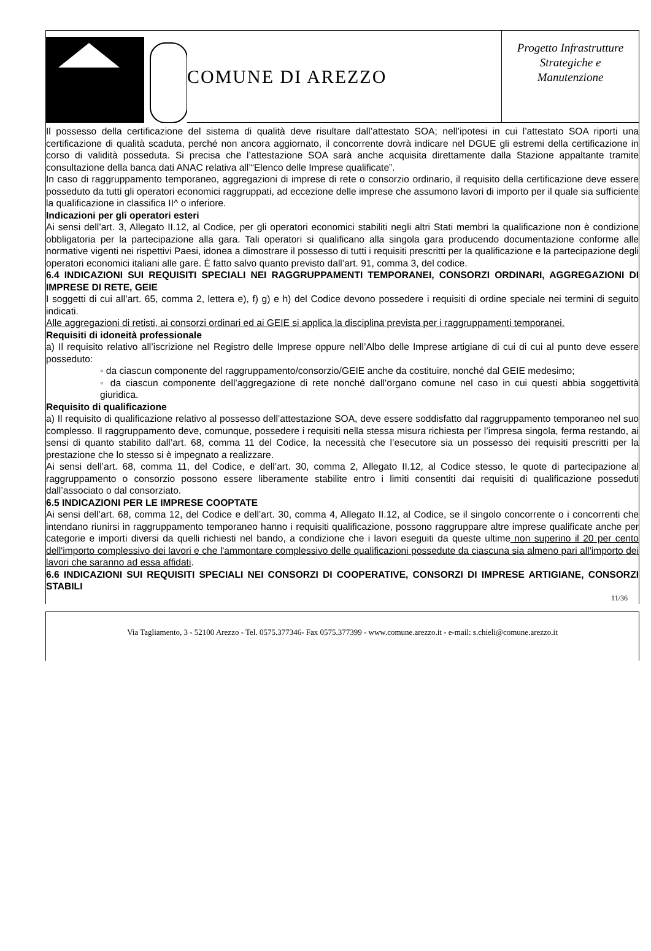COMUNE DI AREZZO
Progetto Infrastrutture
Strategiche e
Manutenzione
Il possesso della certificazione del sistema di qualità deve risultare dall’attestato SOA; nell’ipotesi in cui l’attestato SOA riporti una certificazione di qualità scaduta, perché non ancora aggiornato, il concorrente dovrà indicare nel DGUE gli estremi della certificazione in corso di validità posseduta. Si precisa che l’attestazione SOA sarà anche acquisita direttamente dalla Stazione appaltante tramite consultazione della banca dati ANAC relativa all’“Elenco delle Imprese qualificate”.
In caso di raggruppamento temporaneo, aggregazioni di imprese di rete o consorzio ordinario, il requisito della certificazione deve essere posseduto da tutti gli operatori economici raggruppati, ad eccezione delle imprese che assumono lavori di importo per il quale sia sufficiente la qualificazione in classifica II^ o inferiore.
Indicazioni per gli operatori esteri
Ai sensi dell’art. 3, Allegato II.12, al Codice, per gli operatori economici stabiliti negli altri Stati membri la qualificazione non è condizione obbligatoria per la partecipazione alla gara. Tali operatori si qualificano alla singola gara producendo documentazione conforme alle normative vigenti nei rispettivi Paesi, idonea a dimostrare il possesso di tutti i requisiti prescritti per la qualificazione e la partecipazione degli operatori economici italiani alle gare. È fatto salvo quanto previsto dall’art. 91, comma 3, del codice.
6.4 INDICAZIONI SUI REQUISITI SPECIALI NEI RAGGRUPPAMENTI TEMPORANEI, CONSORZI ORDINARI, AGGREGAZIONI DI IMPRESE DI RETE, GEIE
I soggetti di cui all’art. 65, comma 2, lettera e), f) g) e h) del Codice devono possedere i requisiti di ordine speciale nei termini di seguito indicati.
Alle aggregazioni di retisti, ai consorzi ordinari ed ai GEIE si applica la disciplina prevista per i raggruppamenti temporanei.
Requisiti di idoneità professionale
a) Il requisito relativo all’iscrizione nel Registro delle Imprese oppure nell’Albo delle Imprese artigiane di cui di cui al punto deve essere posseduto:
◦ da ciascun componente del raggruppamento/consorzio/GEIE anche da costituire, nonché dal GEIE medesimo;
◦ da ciascun componente dell’aggregazione di rete nonché dall’organo comune nel caso in cui questi abbia soggettività giuridica.
Requisito di qualificazione
a) Il requisito di qualificazione relativo al possesso dell’attestazione SOA, deve essere soddisfatto dal raggruppamento temporaneo nel suo complesso. Il raggruppamento deve, comunque, possedere i requisiti nella stessa misura richiesta per l’impresa singola, ferma restando, ai sensi di quanto stabilito dall’art. 68, comma 11 del Codice, la necessità che l’esecutore sia un possesso dei requisiti prescritti per la prestazione che lo stesso si è impegnato a realizzare.
Ai sensi dell’art. 68, comma 11, del Codice, e dell’art. 30, comma 2, Allegato II.12, al Codice stesso, le quote di partecipazione al raggruppamento o consorzio possono essere liberamente stabilite entro i limiti consentiti dai requisiti di qualificazione posseduti dall’associato o dal consorziato.
6.5 INDICAZIONI PER LE IMPRESE COOPTATE
Ai sensi dell’art. 68, comma 12, del Codice e dell’art. 30, comma 4, Allegato II.12, al Codice, se il singolo concorrente o i concorrenti che intendano riunirsi in raggruppamento temporaneo hanno i requisiti qualificazione, possono raggruppare altre imprese qualificate anche per categorie e importi diversi da quelli richiesti nel bando, a condizione che i lavori eseguiti da queste ultime non superino il 20 per cento dell'importo complessivo dei lavori e che l'ammontare complessivo delle qualificazioni possedute da ciascuna sia almeno pari all'importo dei lavori che saranno ad essa affidati.
6.6 INDICAZIONI SUI REQUISITI SPECIALI NEI CONSORZI DI COOPERATIVE, CONSORZI DI IMPRESE ARTIGIANE, CONSORZI STABILI
11/36
Via Tagliamento, 3 - 52100 Arezzo - Tel. 0575.377346- Fax 0575.377399 - www.comune.arezzo.it - e-mail: s.chieli@comune.arezzo.it